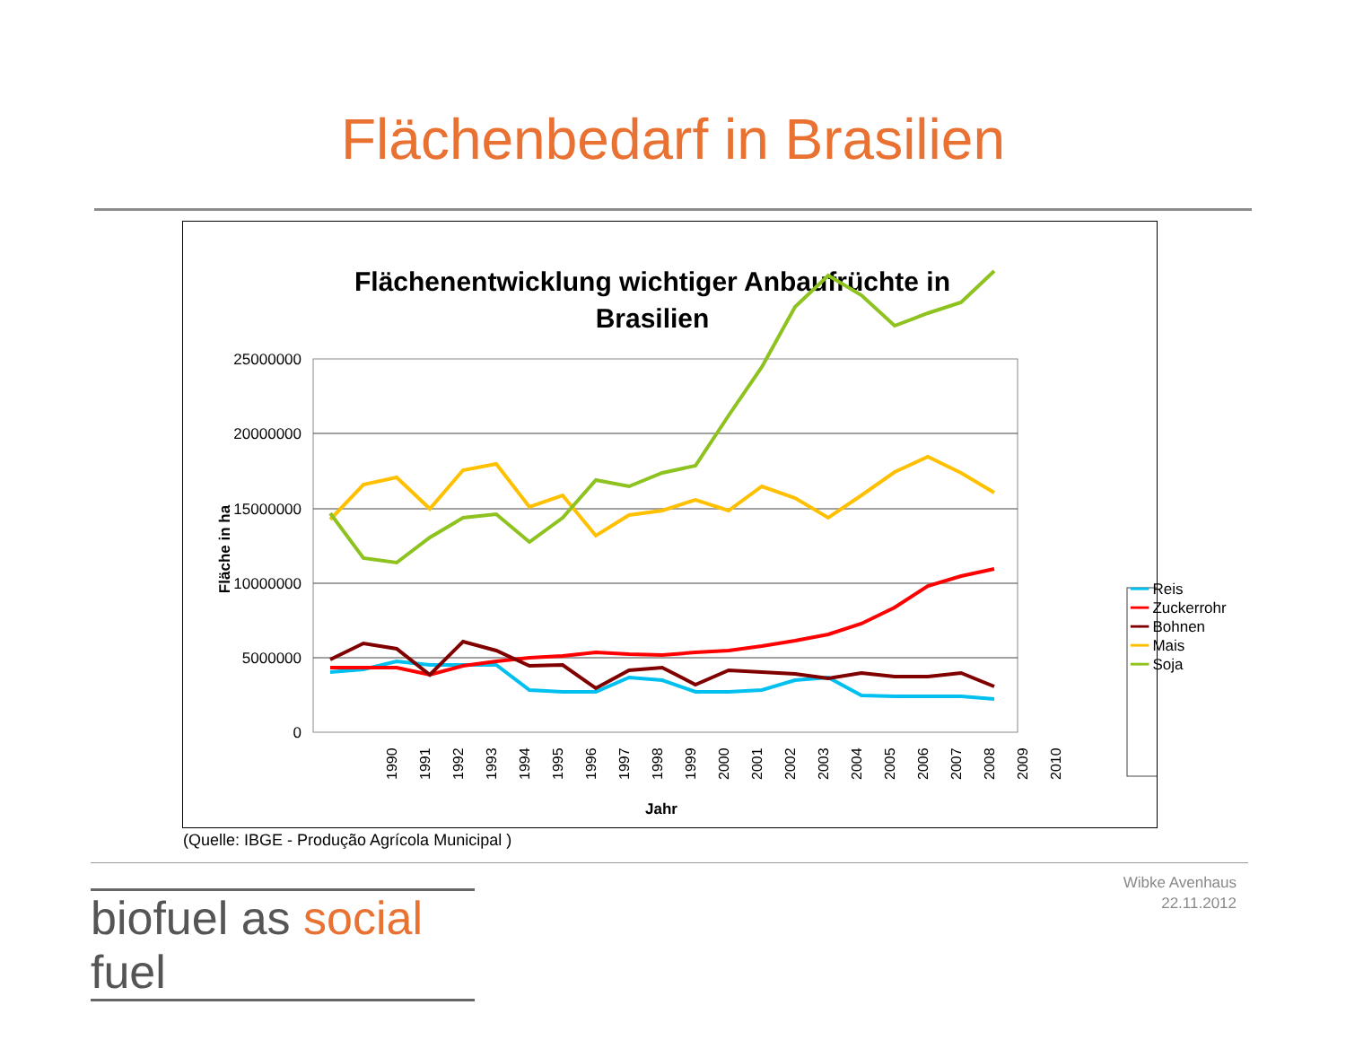Flächenbedarf in Brasilien
Flächenentwicklung wichtiger Anbaufrüchte in
Brasilien
25000000
20000000
15000000
10000000
5000000
0
Fläche in ha
1990
1991
1992
1993
1994
1995
1996
1997
1998
1999
2000
2001
2002
2003
2004
2005
2006
2007
2008
2009
2010
Jahr
━━ Reis
━━ Zuckerrohr
━━ Bohnen
━━ Mais
━━ Soja
(Quelle: IBGE - Produção Agrícola Municipal )
biofuel as social fuel
Wibke Avenhaus
22.11.2012